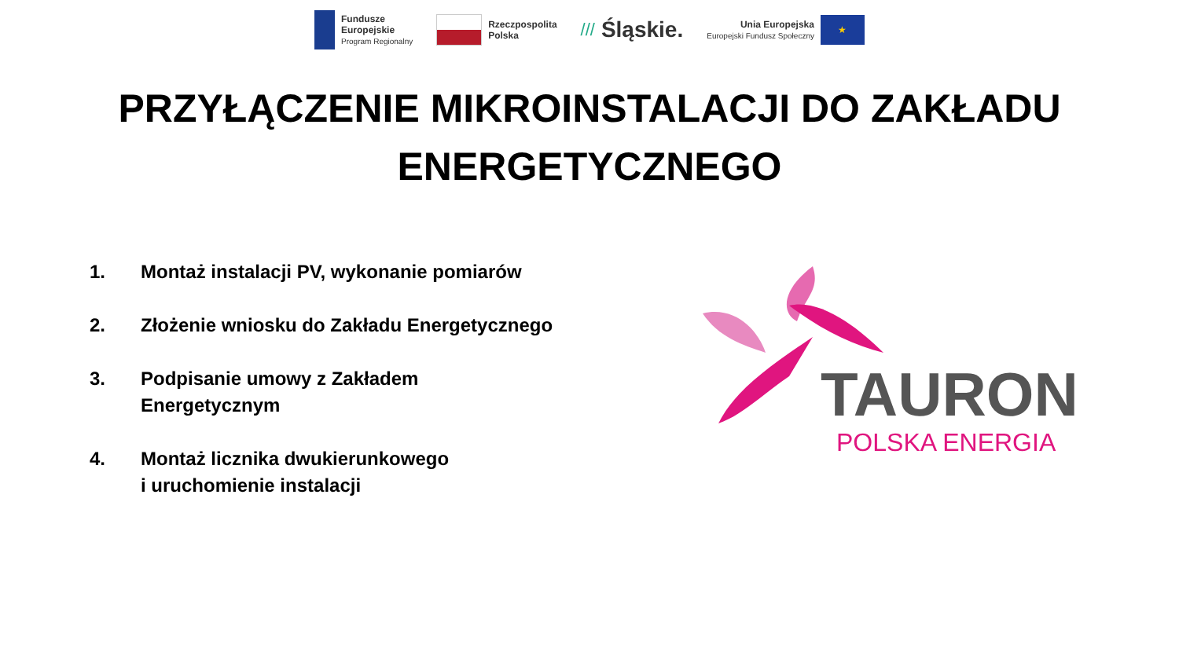Fundusze
Europejskie
Program Regionalny
Rzeczpospolita
Polska
/// Śląskie.
Unia Europejska
Europejski Fundusz Społeczny
★
PRZYŁĄCZENIE MIKROINSTALACJI DO ZAKŁADU
ENERGETYCZNEGO
1. Montaż instalacji PV, wykonanie pomiarów
2. Złożenie wniosku do Zakładu Energetycznego
3. Podpisanie umowy z Zakładem
Energetycznym
4. Montaż licznika dwukierunkowego
i uruchomienie instalacji
TAURON
POLSKA ENERGIA